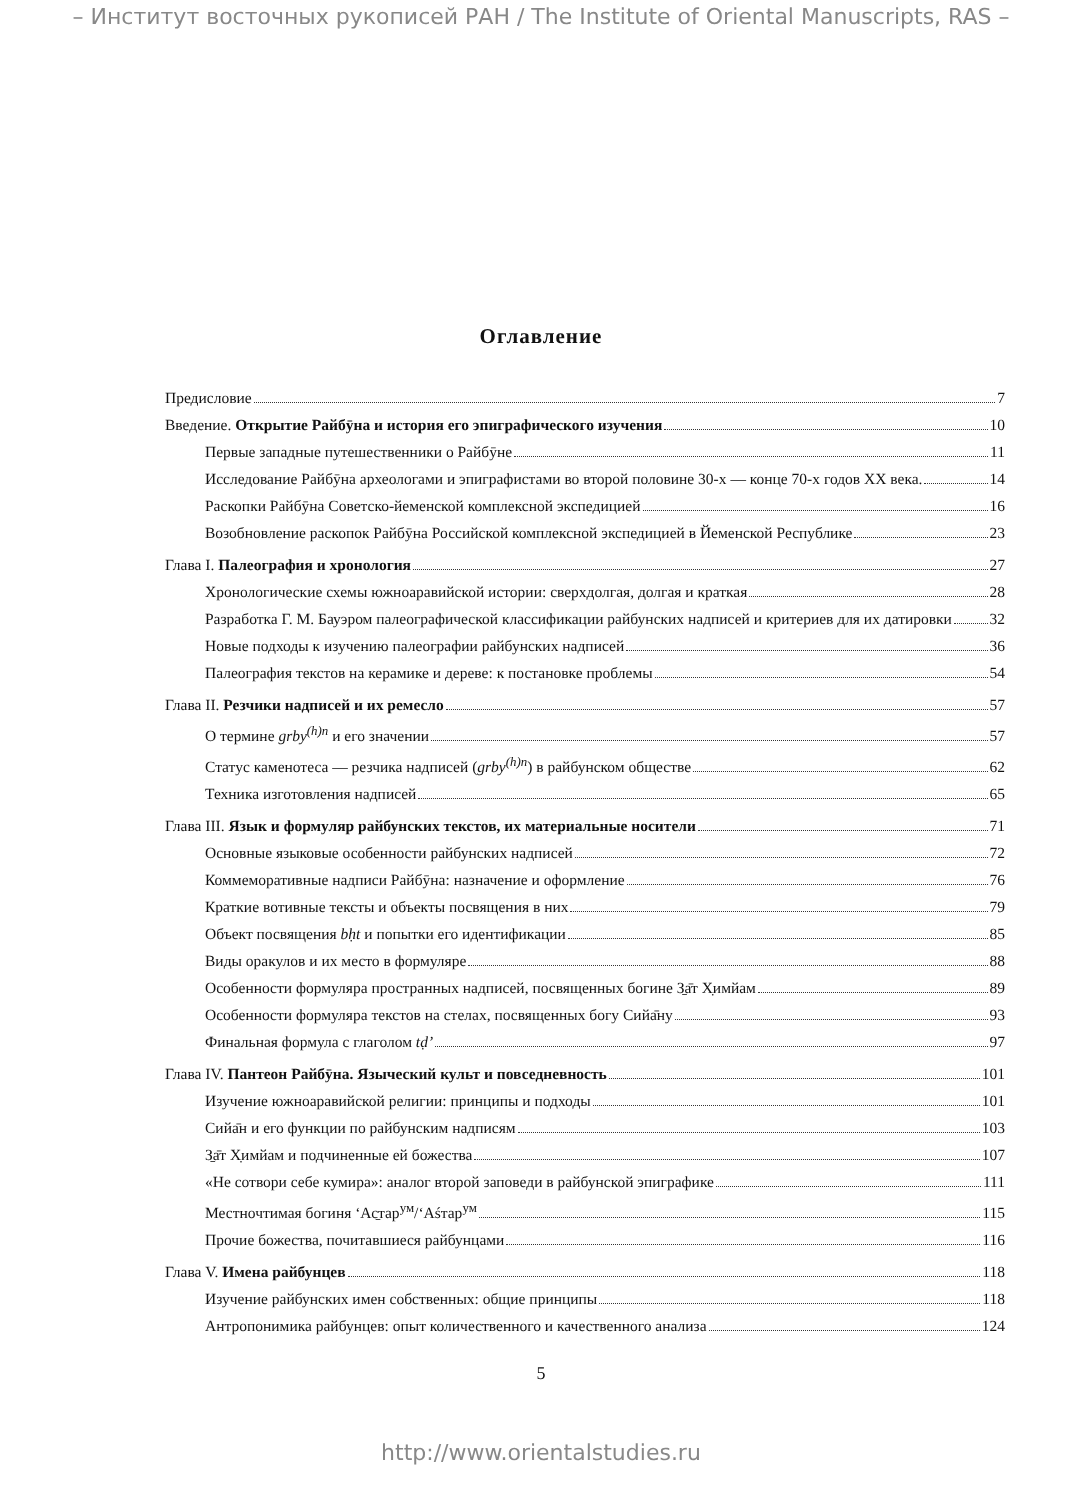– Институт восточных рукописей РАН / The Institute of Oriental Manuscripts, RAS –
Оглавление
Предисловие 7
Введение. Открытие Райбӯна и история его эпиграфического изучения 10
Первые западные путешественники о Райбӯне 11
Исследование Райбӯна археологами и эпиграфистами во второй половине 30-х — конце 70-х годов XX века. 14
Раскопки Райбӯна Советско-йеменской комплексной экспедицией 16
Возобновление раскопок Райбӯна Российской комплексной экспедицией в Йеменской Республике 23
Глава I. Палеография и хронология 27
Хронологические схемы южноаравийской истории: сверхдолгая, долгая и краткая 28
Разработка Г. М. Бауэром палеографической классификации райбунских надписей и критериев для их датировки 32
Новые подходы к изучению палеографии райбунских надписей 36
Палеография текстов на керамике и дереве: к постановке проблемы 54
Глава II. Резчики надписей и их ремесло 57
О термине grby<sup>(h)n</sup> и его значении 57
Статус каменотеса — резчика надписей (grby<sup>(h)n</sup>) в райбунском обществе 62
Техника изготовления надписей 65
Глава III. Язык и формуляр райбунских текстов, их материальные носители 71
Основные языковые особенности райбунских надписей 72
Коммеморативные надписи Райбӯна: назначение и оформление 76
Краткие вотивные тексты и объекты посвящения в них 79
Объект посвящения bḥt и попытки его идентификации 85
Виды оракулов и их место в формуляре 88
Особенности формуляра пространных надписей, посвященных богине З̱а̄т Х̣имйам 89
Особенности формуляра текстов на стелах, посвященных богу Сийа̄ну 93
Финальная формула с глаголом tḍ’ 97
Глава IV. Пантеон Райбӯна. Языческий культ и повседневность 101
Изучение южноаравийской религии: принципы и подходы 101
Сийа̄н и его функции по райбунским надписям 103
З̱а̄т Х̣имйам и подчиненные ей божества 107
«Не сотвори себе кумира»: аналог второй заповеди в райбунской эпиграфике 111
Местночтимая богиня ‘Ас̱тар<sup>ум</sup>/‘Аśтар<sup>ум</sup> 115
Прочие божества, почитавшиеся райбунцами 116
Глава V. Имена райбунцев 118
Изучение райбунских имен собственных: общие принципы 118
Антропонимика райбунцев: опыт количественного и качественного анализа 124
5
http://www.orientalstudies.ru